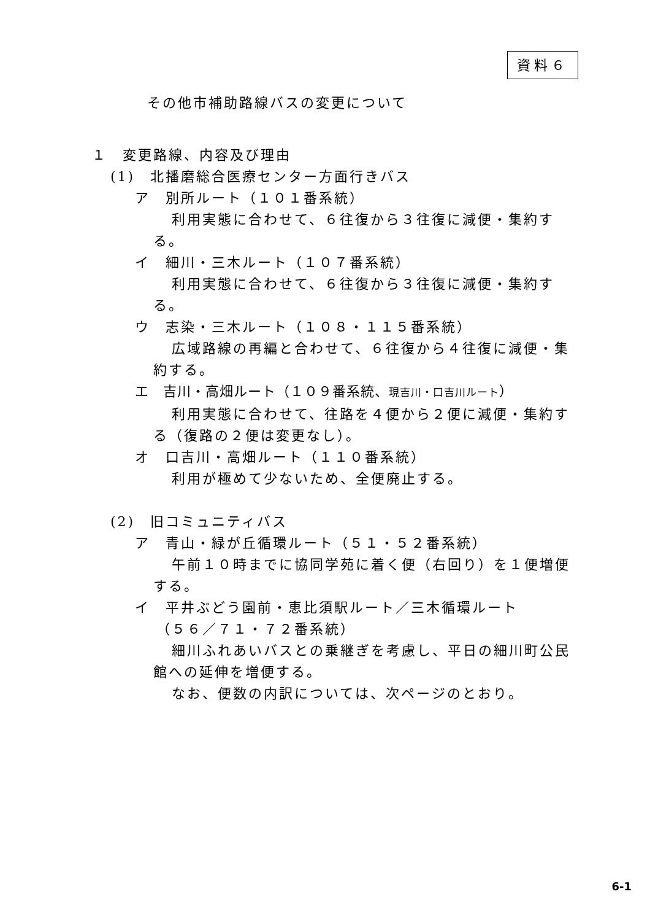資料６
その他市補助路線バスの変更について
１　変更路線、内容及び理由
(1)　北播磨総合医療センター方面行きバス
ア　別所ルート（１０１番系統）
利用実態に合わせて、６往復から３往復に減便・集約する。
イ　細川・三木ルート（１０７番系統）
利用実態に合わせて、６往復から３往復に減便・集約する。
ウ　志染・三木ルート（１０８・１１５番系統）
広域路線の再編と合わせて、６往復から４往復に減便・集約する。
エ　吉川・高畑ルート（１０９番系統、現吉川・口吉川ルート）
利用実態に合わせて、往路を４便から２便に減便・集約する（復路の２便は変更なし）。
オ　口吉川・高畑ルート（１１０番系統）
利用が極めて少ないため、全便廃止する。
(2)　旧コミュニティバス
ア　青山・緑が丘循環ルート（５１・５２番系統）
午前１０時までに協同学苑に着く便（右回り）を１便増便する。
イ　平井ぶどう園前・恵比須駅ルート／三木循環ルート
（５６／７１・７２番系統）
細川ふれあいバスとの乗継ぎを考慮し、平日の細川町公民館への延伸を増便する。
なお、便数の内訳については、次ページのとおり。
6-1